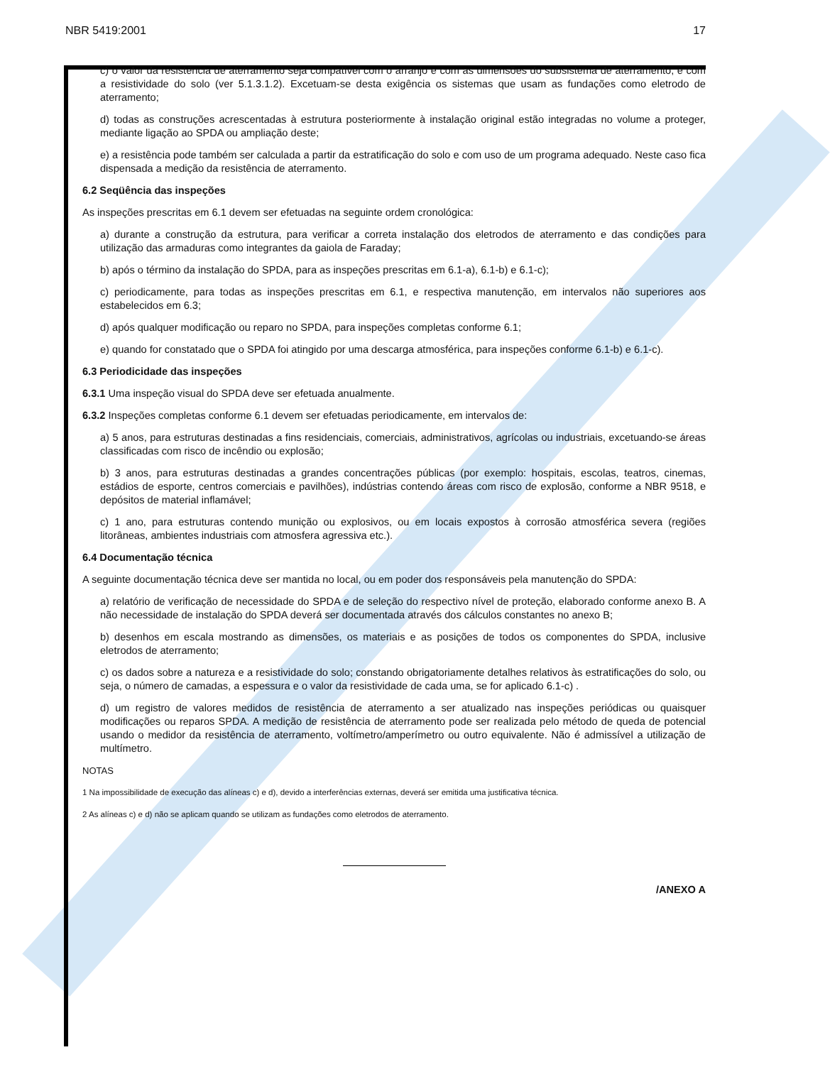NBR 5419:2001 17
c) o valor da resistência de aterramento seja compatível com o arranjo e com as dimensões do subsistema de aterramento, e com a resistividade do solo (ver 5.1.3.1.2). Excetuam-se desta exigência os sistemas que usam as fundações como eletrodo de aterramento;
d) todas as construções acrescentadas à estrutura posteriormente à instalação original estão integradas no volume a proteger, mediante ligação ao SPDA ou ampliação deste;
e) a resistência pode também ser calculada a partir da estratificação do solo e com uso de um programa adequado. Neste caso fica dispensada a medição da resistência de aterramento.
6.2 Seqüência das inspeções
As inspeções prescritas em 6.1 devem ser efetuadas na seguinte ordem cronológica:
a) durante a construção da estrutura, para verificar a correta instalação dos eletrodos de aterramento e das condições para utilização das armaduras como integrantes da gaiola de Faraday;
b) após o término da instalação do SPDA, para as inspeções prescritas em 6.1-a), 6.1-b) e 6.1-c);
c) periodicamente, para todas as inspeções prescritas em 6.1, e respectiva manutenção, em intervalos não superiores aos estabelecidos em 6.3;
d) após qualquer modificação ou reparo no SPDA, para inspeções completas conforme 6.1;
e) quando for constatado que o SPDA foi atingido por uma descarga atmosférica, para inspeções conforme 6.1-b) e 6.1-c).
6.3 Periodicidade das inspeções
6.3.1 Uma inspeção visual do SPDA deve ser efetuada anualmente.
6.3.2 Inspeções completas conforme 6.1 devem ser efetuadas periodicamente, em intervalos de:
a) 5 anos, para estruturas destinadas a fins residenciais, comerciais, administrativos, agrícolas ou industriais, excetuando-se áreas classificadas com risco de incêndio ou explosão;
b) 3 anos, para estruturas destinadas a grandes concentrações públicas (por exemplo: hospitais, escolas, teatros, cinemas, estádios de esporte, centros comerciais e pavilhões), indústrias contendo áreas com risco de explosão, conforme a NBR 9518, e depósitos de material inflamável;
c) 1 ano, para estruturas contendo munição ou explosivos, ou em locais expostos à corrosão atmosférica severa (regiões litorâneas, ambientes industriais com atmosfera agressiva etc.).
6.4 Documentação técnica
A seguinte documentação técnica deve ser mantida no local, ou em poder dos responsáveis pela manutenção do SPDA:
a) relatório de verificação de necessidade do SPDA e de seleção do respectivo nível de proteção, elaborado conforme anexo B. A não necessidade de instalação do SPDA deverá ser documentada através dos cálculos constantes no anexo B;
b) desenhos em escala mostrando as dimensões, os materiais e as posições de todos os componentes do SPDA, inclusive eletrodos de aterramento;
c) os dados sobre a natureza e a resistividade do solo; constando obrigatoriamente detalhes relativos às estratificações do solo, ou seja, o número de camadas, a espessura e o valor da resistividade de cada uma, se for aplicado 6.1-c) .
d) um registro de valores medidos de resistência de aterramento a ser atualizado nas inspeções periódicas ou quaisquer modificações ou reparos SPDA. A medição de resistência de aterramento pode ser realizada pelo método de queda de potencial usando o medidor da resistência de aterramento, voltímetro/amperímetro ou outro equivalente. Não é admissível a utilização de multímetro.
NOTAS
1 Na impossibilidade de execução das alíneas c) e d), devido a interferências externas, deverá ser emitida uma justificativa técnica.
2 As alíneas c) e d) não se aplicam quando se utilizam as fundações como eletrodos de aterramento.
/ANEXO A